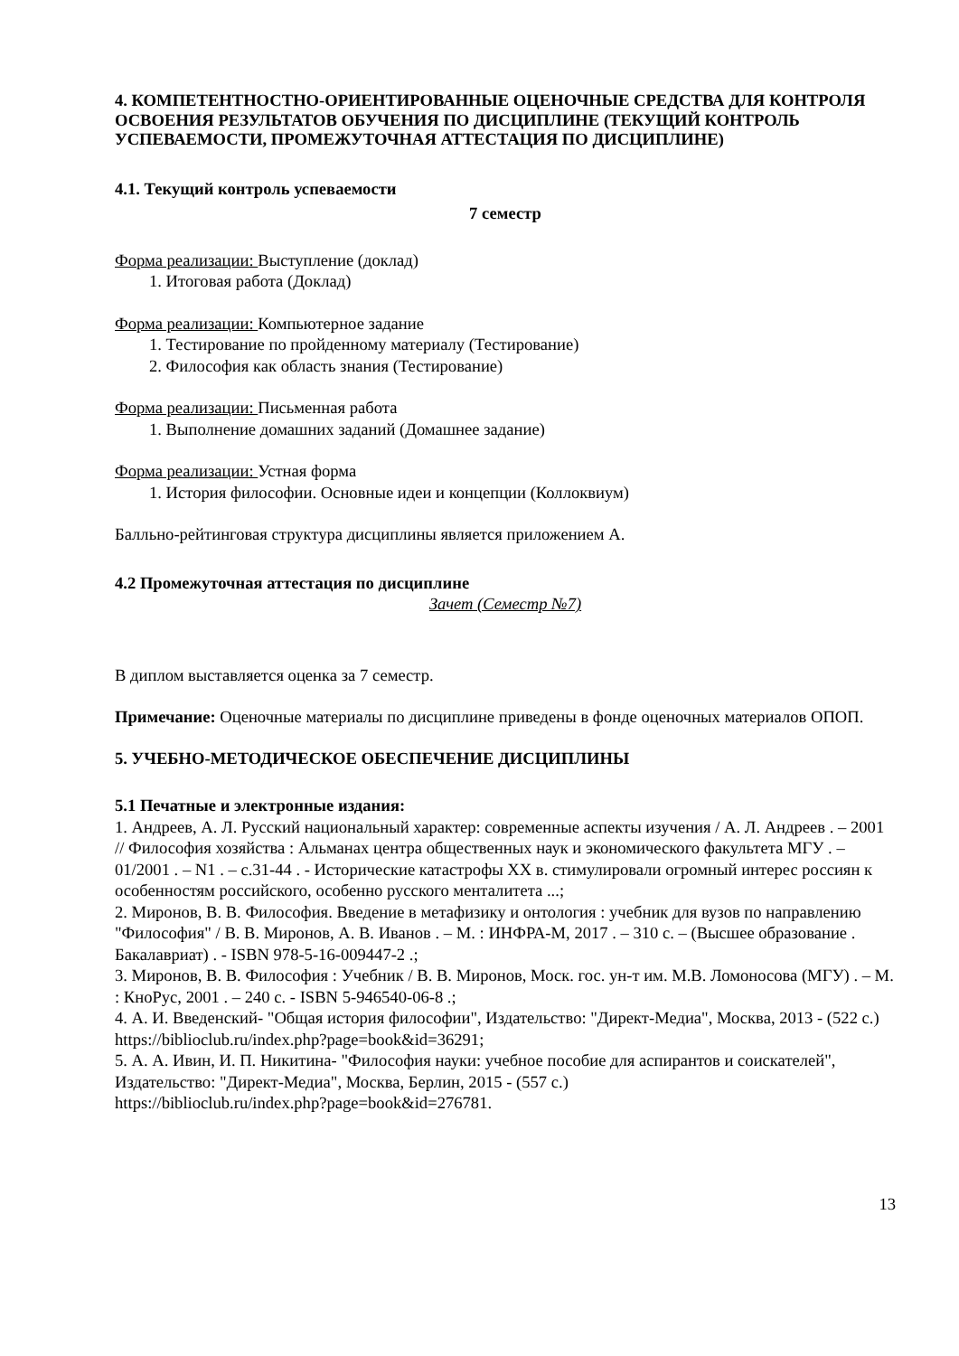4. КОМПЕТЕНТНОСТНО-ОРИЕНТИРОВАННЫЕ ОЦЕНОЧНЫЕ СРЕДСТВА ДЛЯ КОНТРОЛЯ ОСВОЕНИЯ РЕЗУЛЬТАТОВ ОБУЧЕНИЯ ПО ДИСЦИПЛИНЕ (ТЕКУЩИЙ КОНТРОЛЬ УСПЕВАЕМОСТИ, ПРОМЕЖУТОЧНАЯ АТТЕСТАЦИЯ ПО ДИСЦИПЛИНЕ)
4.1. Текущий контроль успеваемости
7 семестр
Форма реализации: Выступление (доклад)
1. Итоговая работа (Доклад)
Форма реализации: Компьютерное задание
1. Тестирование по пройденному материалу (Тестирование)
2. Философия как область знания (Тестирование)
Форма реализации: Письменная работа
1. Выполнение домашних заданий (Домашнее задание)
Форма реализации: Устная форма
1. История философии. Основные идеи и концепции (Коллоквиум)
Балльно-рейтинговая структура дисциплины является приложением А.
4.2 Промежуточная аттестация по дисциплине
Зачет (Семестр №7)
В диплом выставляется оценка за 7 семестр.
Примечание: Оценочные материалы по дисциплине приведены в фонде оценочных материалов ОПОП.
5. УЧЕБНО-МЕТОДИЧЕСКОЕ ОБЕСПЕЧЕНИЕ ДИСЦИПЛИНЫ
5.1 Печатные и электронные издания:
1. Андреев, А. Л. Русский национальный характер: современные аспекты изучения / А. Л. Андреев . – 2001 // Философия хозяйства : Альманах центра общественных наук и экономического факультета МГУ . – 01/2001 . – N1 . – с.31-44 . - Исторические катастрофы XX в. стимулировали огромный интерес россиян к особенностям российского, особенно русского менталитета ...;
2. Миронов, В. В. Философия. Введение в метафизику и онтология : учебник для вузов по направлению "Философия" / В. В. Миронов, А. В. Иванов . – М. : ИНФРА-М, 2017 . – 310 с. – (Высшее образование . Бакалавриат) . - ISBN 978-5-16-009447-2 .;
3. Миронов, В. В. Философия : Учебник / В. В. Миронов, Моск. гос. ун-т им. М.В. Ломоносова (МГУ) . – М. : КноРус, 2001 . – 240 с. - ISBN 5-946540-06-8 .;
4. А. И. Введенский- "Общая история философии", Издательство: "Директ-Медиа", Москва, 2013 - (522 с.)
https://biblioclub.ru/index.php?page=book&id=36291;
5. А. А. Ивин, И. П. Никитина- "Философия науки: учебное пособие для аспирантов и соискателей", Издательство: "Директ-Медиа", Москва, Берлин, 2015 - (557 с.)
https://biblioclub.ru/index.php?page=book&id=276781.
13